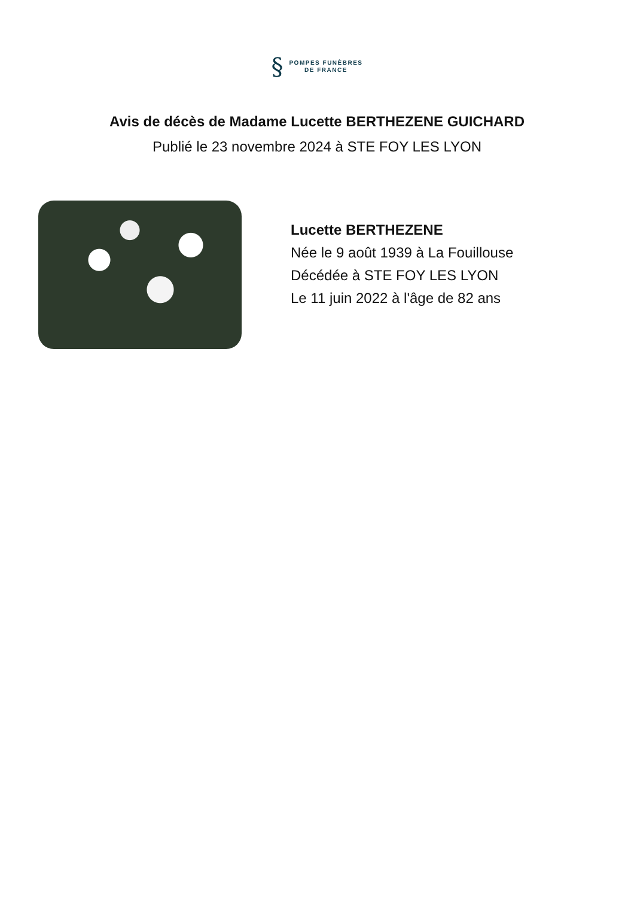§
POMPES FUNÈBRES
DE FRANCE
Avis de décès de Madame Lucette BERTHEZENE GUICHARD
Publié le 23 novembre 2024 à STE FOY LES LYON
Lucette BERTHEZENE
Née le 9 août 1939 à La Fouillouse
Décédée à STE FOY LES LYON
Le 11 juin 2022 à l'âge de 82 ans